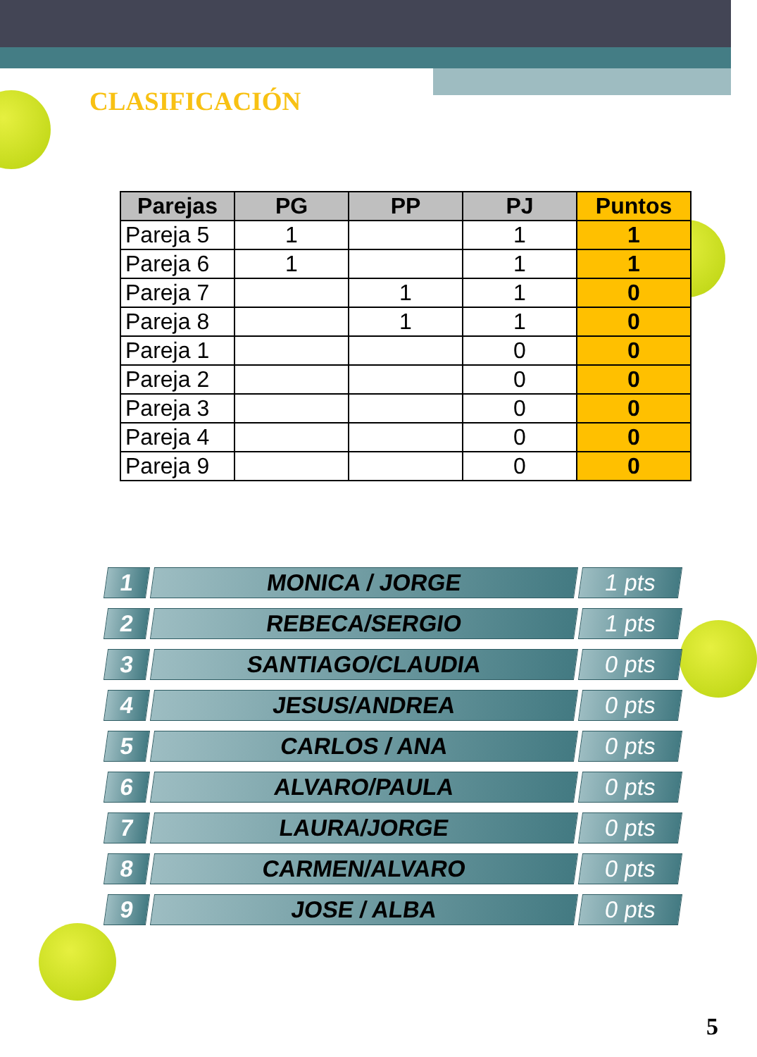CLASIFICACIÓN
| Parejas | PG | PP | PJ | Puntos |
| --- | --- | --- | --- | --- |
| Pareja 5 | 1 | | 1 | 1 |
| Pareja 6 | 1 | | 1 | 1 |
| Pareja 7 | | 1 | 1 | 0 |
| Pareja 8 | | 1 | 1 | 0 |
| Pareja 1 | | | 0 | 0 |
| Pareja 2 | | | 0 | 0 |
| Pareja 3 | | | 0 | 0 |
| Pareja 4 | | | 0 | 0 |
| Pareja 9 | | | 0 | 0 |
1 MONICA / JORGE 1 pts
2 REBECA/SERGIO 1 pts
3 SANTIAGO/CLAUDIA 0 pts
4 JESUS/ANDREA 0 pts
5 CARLOS / ANA 0 pts
6 ALVARO/PAULA 0 pts
7 LAURA/JORGE 0 pts
8 CARMEN/ALVARO 0 pts
9 JOSE / ALBA 0 pts
5